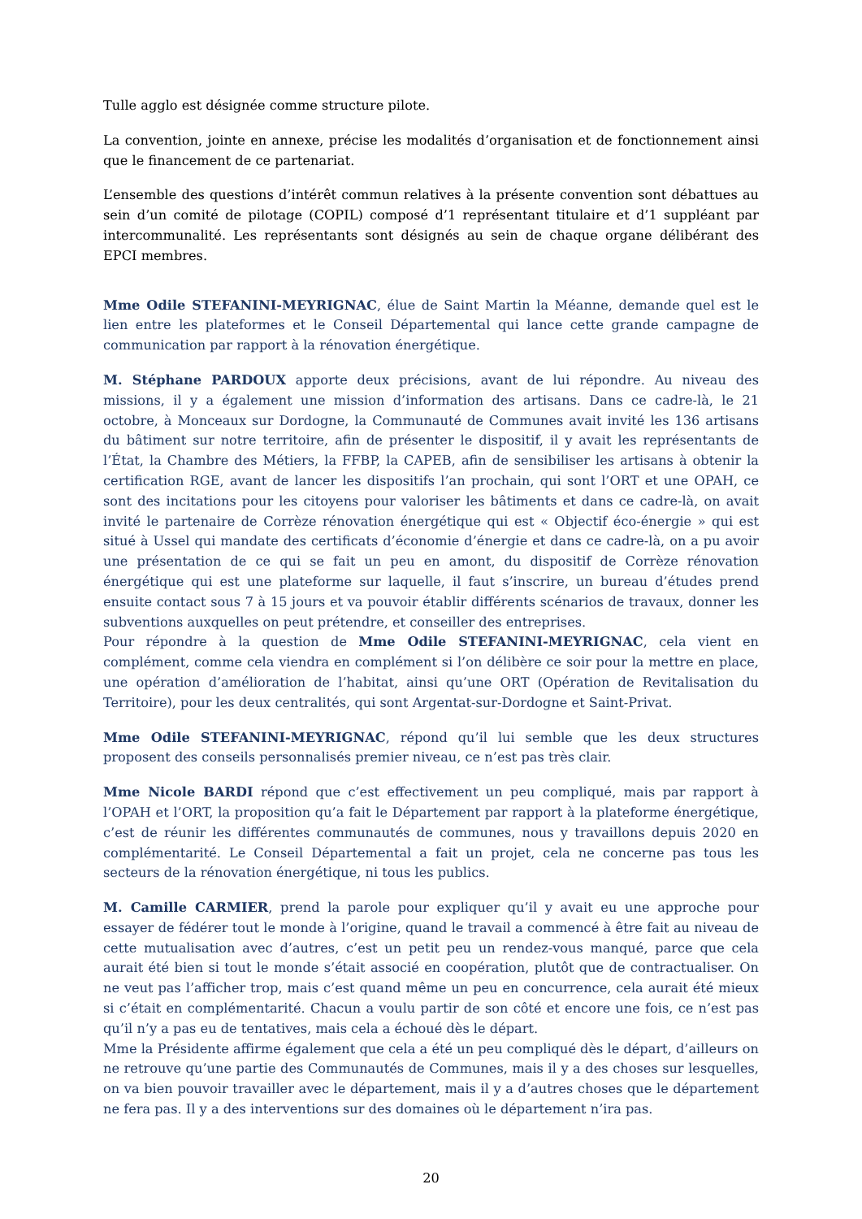Tulle agglo est désignée comme structure pilote.
La convention, jointe en annexe, précise les modalités d’organisation et de fonctionnement ainsi que le financement de ce partenariat.
L’ensemble des questions d’intérêt commun relatives à la présente convention sont débattues au sein d’un comité de pilotage (COPIL) composé d’1 représentant titulaire et d’1 suppléant par intercommunalité. Les représentants sont désignés au sein de chaque organe délibérant des EPCI membres.
Mme Odile STEFANINI-MEYRIGNAC, élue de Saint Martin la Méanne, demande quel est le lien entre les plateformes et le Conseil Départemental qui lance cette grande campagne de communication par rapport à la rénovation énergétique.
M. Stéphane PARDOUX apporte deux précisions, avant de lui répondre. Au niveau des missions, il y a également une mission d’information des artisans. Dans ce cadre-là, le 21 octobre, à Monceaux sur Dordogne, la Communauté de Communes avait invité les 136 artisans du bâtiment sur notre territoire, afin de présenter le dispositif, il y avait les représentants de l’État, la Chambre des Métiers, la FFBP, la CAPEB, afin de sensibiliser les artisans à obtenir la certification RGE, avant de lancer les dispositifs l’an prochain, qui sont l’ORT et une OPAH, ce sont des incitations pour les citoyens pour valoriser les bâtiments et dans ce cadre-là, on avait invité le partenaire de Corrèze rénovation énergétique qui est « Objectif éco-énergie » qui est situé à Ussel qui mandate des certificats d’économie d’énergie et dans ce cadre-là, on a pu avoir une présentation de ce qui se fait un peu en amont, du dispositif de Corrèze rénovation énergétique qui est une plateforme sur laquelle, il faut s’inscrire, un bureau d’études prend ensuite contact sous 7 à 15 jours et va pouvoir établir différents scénarios de travaux, donner les subventions auxquelles on peut prétendre, et conseiller des entreprises.
Pour répondre à la question de Mme Odile STEFANINI-MEYRIGNAC, cela vient en complément, comme cela viendra en complément si l’on délibère ce soir pour la mettre en place, une opération d’amélioration de l’habitat, ainsi qu’une ORT (Opération de Revitalisation du Territoire), pour les deux centralités, qui sont Argentat-sur-Dordogne et Saint-Privat.
Mme Odile STEFANINI-MEYRIGNAC, répond qu’il lui semble que les deux structures proposent des conseils personnalisés premier niveau, ce n’est pas très clair.
Mme Nicole BARDI répond que c’est effectivement un peu compliqué, mais par rapport à l’OPAH et l’ORT, la proposition qu’a fait le Département par rapport à la plateforme énergétique, c’est de réunir les différentes communautés de communes, nous y travaillons depuis 2020 en complémentarité. Le Conseil Départemental a fait un projet, cela ne concerne pas tous les secteurs de la rénovation énergétique, ni tous les publics.
M. Camille CARMIER, prend la parole pour expliquer qu’il y avait eu une approche pour essayer de fédérer tout le monde à l’origine, quand le travail a commencé à être fait au niveau de cette mutualisation avec d’autres, c’est un petit peu un rendez-vous manqué, parce que cela aurait été bien si tout le monde s’était associé en coopération, plutôt que de contractualiser. On ne veut pas l’afficher trop, mais c’est quand même un peu en concurrence, cela aurait été mieux si c’était en complémentarité. Chacun a voulu partir de son côté et encore une fois, ce n’est pas qu’il n’y a pas eu de tentatives, mais cela a échoué dès le départ.
Mme la Présidente affirme également que cela a été un peu compliqué dès le départ, d’ailleurs on ne retrouve qu’une partie des Communautés de Communes, mais il y a des choses sur lesquelles, on va bien pouvoir travailler avec le département, mais il y a d’autres choses que le département ne fera pas. Il y a des interventions sur des domaines où le département n’ira pas.
20